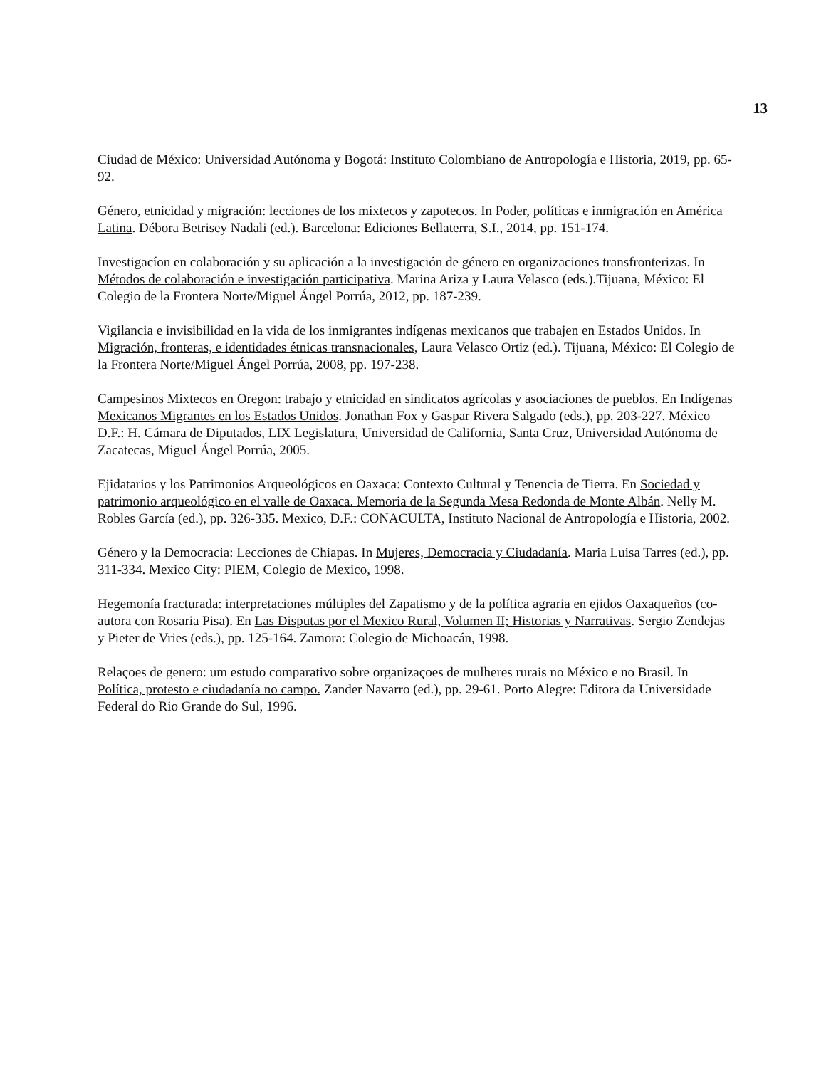13
Ciudad de México: Universidad Autónoma y Bogotá: Instituto Colombiano de Antropología e Historia, 2019, pp. 65-92.
Género, etnicidad y migración: lecciones de los mixtecos y zapotecos. In Poder, políticas e inmigración en América Latina. Débora Betrisey Nadali (ed.). Barcelona: Ediciones Bellaterra, S.I., 2014, pp. 151-174.
Investigacíon en colaboración y su aplicación a la investigación de género en organizaciones transfronterizas. In Métodos de colaboración e investigación participativa. Marina Ariza y Laura Velasco (eds.).Tijuana, México: El Colegio de la Frontera Norte/Miguel Ángel Porrúa, 2012, pp. 187-239.
Vigilancia e invisibilidad en la vida de los inmigrantes indígenas mexicanos que trabajen en Estados Unidos. In Migración, fronteras, e identidades étnicas transnacionales, Laura Velasco Ortiz (ed.). Tijuana, México: El Colegio de la Frontera Norte/Miguel Ángel Porrúa, 2008, pp. 197-238.
Campesinos Mixtecos en Oregon: trabajo y etnicidad en sindicatos agrícolas y asociaciones de pueblos. En Indígenas Mexicanos Migrantes en los Estados Unidos. Jonathan Fox y Gaspar Rivera Salgado (eds.), pp. 203-227. México D.F.: H. Cámara de Diputados, LIX Legislatura, Universidad de California, Santa Cruz, Universidad Autónoma de Zacatecas, Miguel Ángel Porrúa, 2005.
Ejidatarios y los Patrimonios Arqueológicos en Oaxaca: Contexto Cultural y Tenencia de Tierra. En Sociedad y patrimonio arqueológico en el valle de Oaxaca. Memoria de la Segunda Mesa Redonda de Monte Albán. Nelly M. Robles García (ed.), pp. 326-335. Mexico, D.F.: CONACULTA, Instituto Nacional de Antropología e Historia, 2002.
Género y la Democracia: Lecciones de Chiapas. In Mujeres, Democracia y Ciudadanía. Maria Luisa Tarres (ed.), pp. 311-334. Mexico City: PIEM, Colegio de Mexico, 1998.
Hegemonía fracturada: interpretaciones múltiples del Zapatismo y de la política agraria en ejidos Oaxaqueños (co-autora con Rosaria Pisa). En Las Disputas por el Mexico Rural, Volumen II; Historias y Narrativas. Sergio Zendejas y Pieter de Vries (eds.), pp. 125-164. Zamora: Colegio de Michoacán, 1998.
Relaçoes de genero: um estudo comparativo sobre organizaçoes de mulheres rurais no México e no Brasil. In Política, protesto e ciudadanía no campo. Zander Navarro (ed.), pp. 29-61. Porto Alegre: Editora da Universidade Federal do Rio Grande do Sul, 1996.